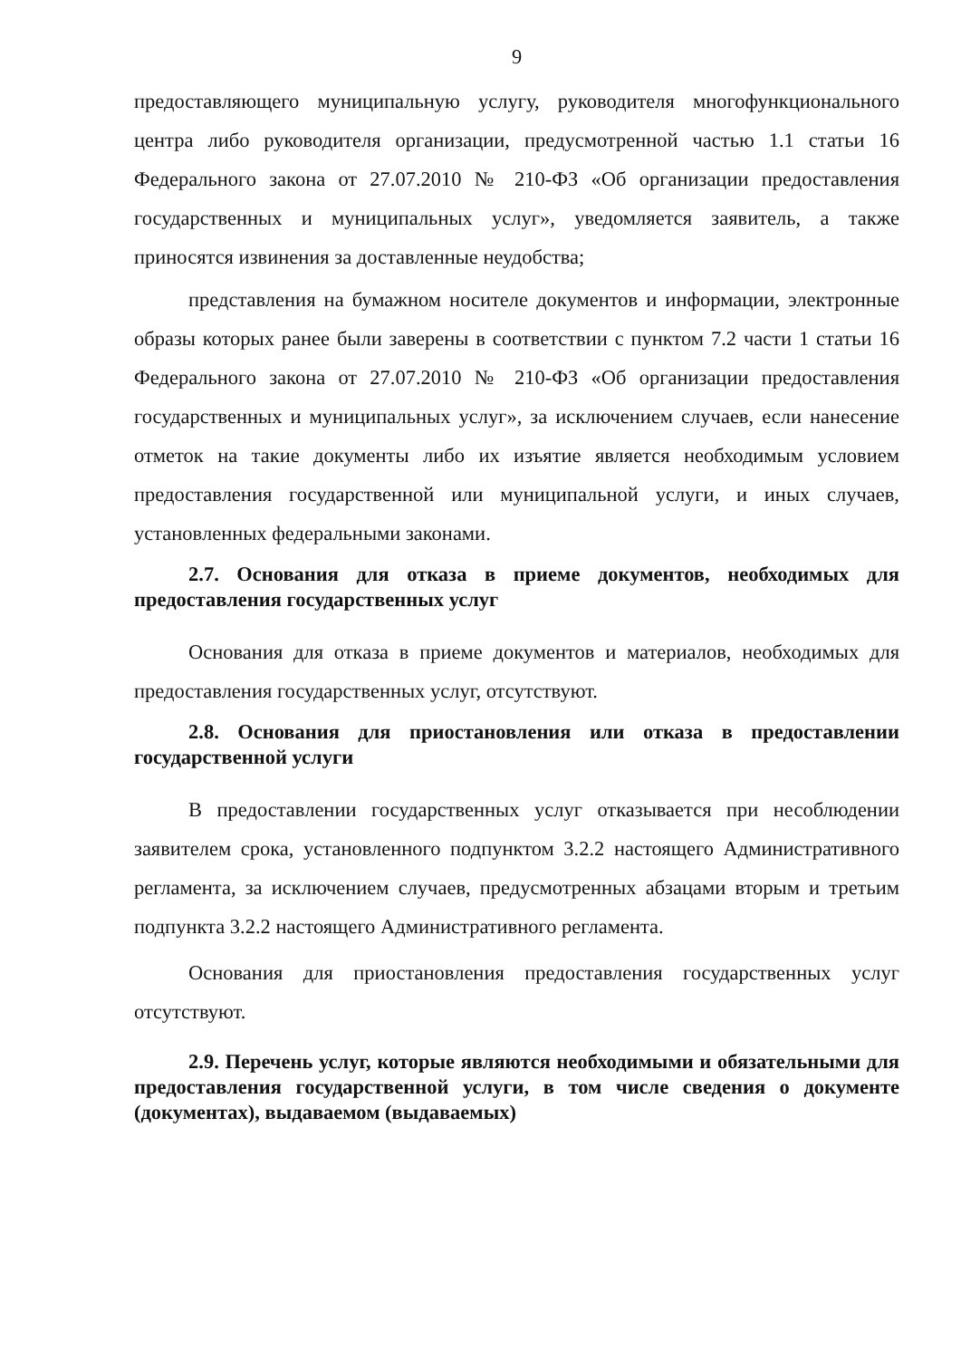9
предоставляющего муниципальную услугу, руководителя многофункционального центра либо руководителя организации, предусмотренной частью 1.1 статьи 16 Федерального закона от 27.07.2010 № 210-ФЗ «Об организации предоставления государственных и муниципальных услуг», уведомляется заявитель, а также приносятся извинения за доставленные неудобства;
представления на бумажном носителе документов и информации, электронные образы которых ранее были заверены в соответствии с пунктом 7.2 части 1 статьи 16 Федерального закона от 27.07.2010 № 210-ФЗ «Об организации предоставления государственных и муниципальных услуг», за исключением случаев, если нанесение отметок на такие документы либо их изъятие является необходимым условием предоставления государственной или муниципальной услуги, и иных случаев, установленных федеральными законами.
2.7. Основания для отказа в приеме документов, необходимых для предоставления государственных услуг
Основания для отказа в приеме документов и материалов, необходимых для предоставления государственных услуг, отсутствуют.
2.8. Основания для приостановления или отказа в предоставлении государственной услуги
В предоставлении государственных услуг отказывается при несоблюдении заявителем срока, установленного подпунктом 3.2.2 настоящего Административного регламента, за исключением случаев, предусмотренных абзацами вторым и третьим подпункта 3.2.2 настоящего Административного регламента.
Основания для приостановления предоставления государственных услуг отсутствуют.
2.9. Перечень услуг, которые являются необходимыми и обязательными для предоставления государственной услуги, в том числе сведения о документе (документах), выдаваемом (выдаваемых)